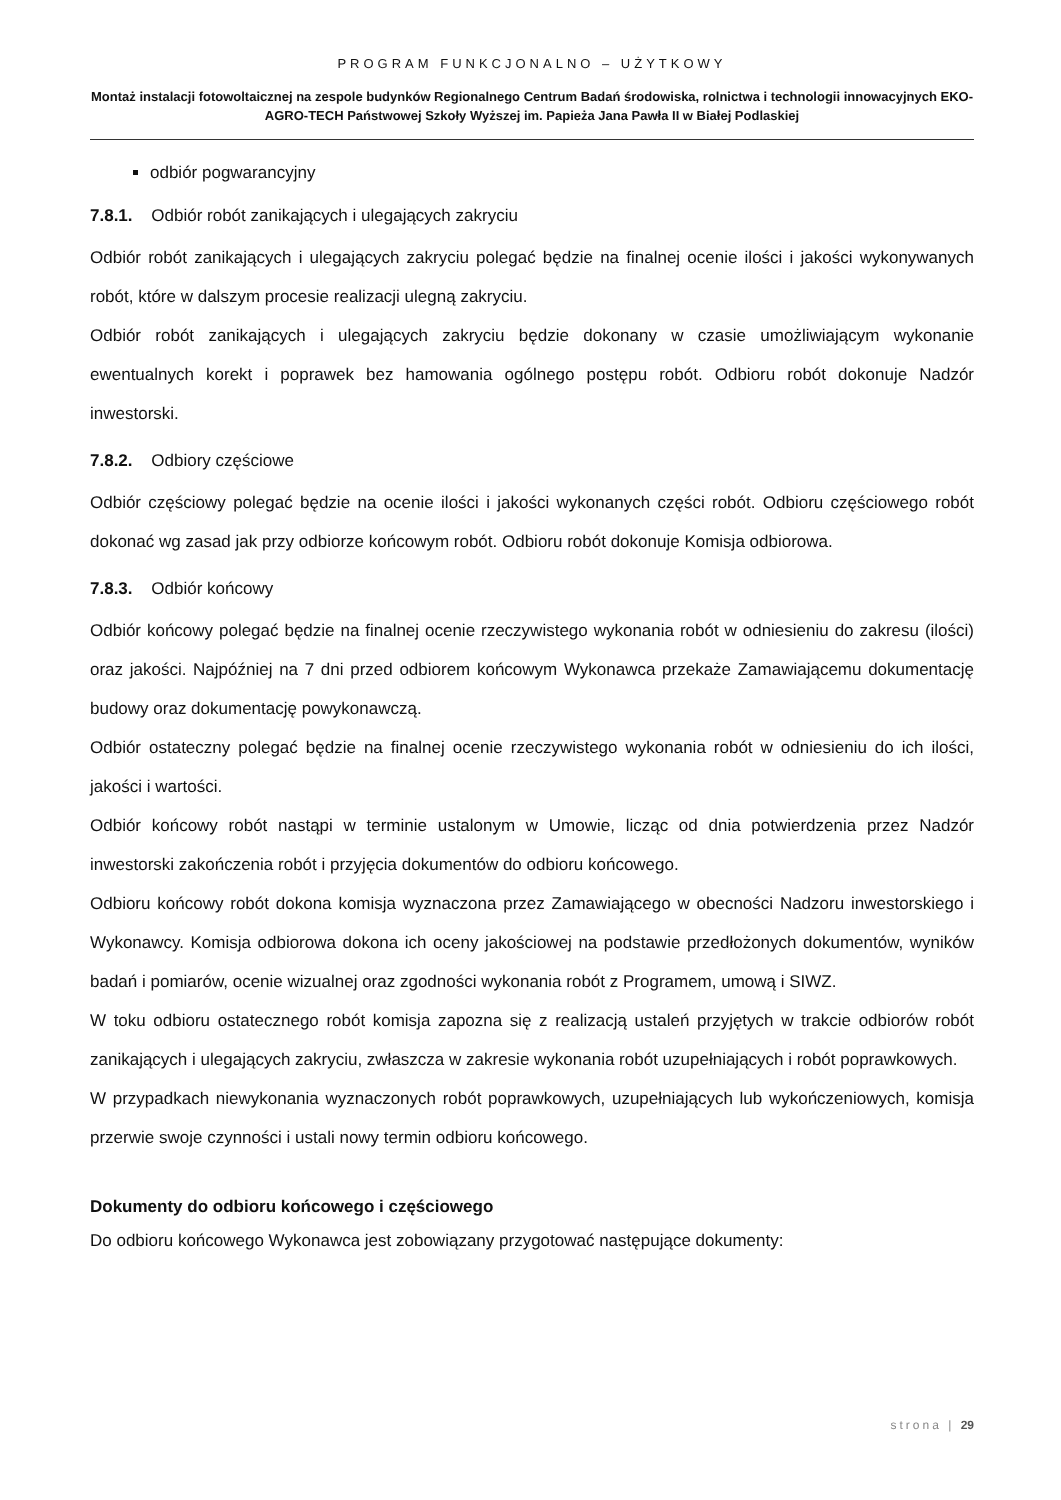PROGRAM FUNKCJONALNO – UŻYTKOWY
Montaż instalacji fotowoltaicznej na zespole budynków Regionalnego Centrum Badań środowiska, rolnictwa i technologii innowacyjnych EKO-AGRO-TECH Państwowej Szkoły Wyższej im. Papieża Jana Pawła II w Białej Podlaskiej
odbiór pogwarancyjny
7.8.1. Odbiór robót zanikających i ulegających zakryciu
Odbiór robót zanikających i ulegających zakryciu polegać będzie na finalnej ocenie ilości i jakości wykonywanych robót, które w dalszym procesie realizacji ulegną zakryciu.
Odbiór robót zanikających i ulegających zakryciu będzie dokonany w czasie umożliwiającym wykonanie ewentualnych korekt i poprawek bez hamowania ogólnego postępu robót. Odbioru robót dokonuje Nadzór inwestorski.
7.8.2. Odbiory częściowe
Odbiór częściowy polegać będzie na ocenie ilości i jakości wykonanych części robót. Odbioru częściowego robót dokonać wg zasad jak przy odbiorze końcowym robót. Odbioru robót dokonuje Komisja odbiorowa.
7.8.3. Odbiór końcowy
Odbiór końcowy polegać będzie na finalnej ocenie rzeczywistego wykonania robót w odniesieniu do zakresu (ilości) oraz jakości. Najpóźniej na 7 dni przed odbiorem końcowym Wykonawca przekaże Zamawiającemu dokumentację budowy oraz dokumentację powykonawczą.
Odbiór ostateczny polegać będzie na finalnej ocenie rzeczywistego wykonania robót w odniesieniu do ich ilości, jakości i wartości.
Odbiór końcowy robót nastąpi w terminie ustalonym w Umowie, licząc od dnia potwierdzenia przez Nadzór inwestorski zakończenia robót i przyjęcia dokumentów do odbioru końcowego.
Odbioru końcowy robót dokona komisja wyznaczona przez Zamawiającego w obecności Nadzoru inwestorskiego i Wykonawcy. Komisja odbiorowa dokona ich oceny jakościowej na podstawie przedłożonych dokumentów, wyników badań i pomiarów, ocenie wizualnej oraz zgodności wykonania robót z Programem, umową i SIWZ.
W toku odbioru ostatecznego robót komisja zapozna się z realizacją ustaleń przyjętych w trakcie odbiorów robót zanikających i ulegających zakryciu, zwłaszcza w zakresie wykonania robót uzupełniających i robót poprawkowych.
W przypadkach niewykonania wyznaczonych robót poprawkowych, uzupełniających lub wykończeniowych, komisja przerwie swoje czynności i ustali nowy termin odbioru końcowego.
Dokumenty do odbioru końcowego i częściowego
Do odbioru końcowego Wykonawca jest zobowiązany przygotować następujące dokumenty:
strona | 29